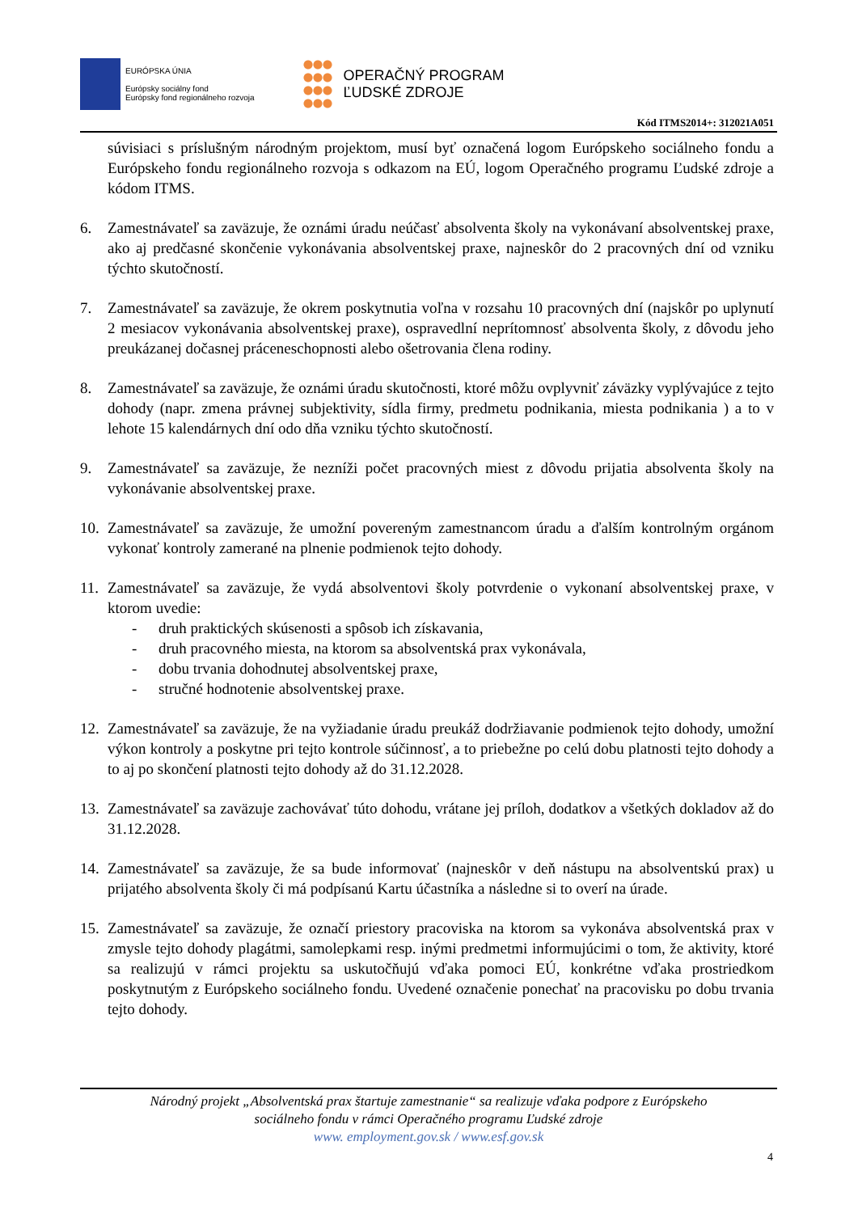EURÓPSKA ÚNIA
Európsky sociálny fond
Európsky fond regionálneho rozvoja
OPERAČNÝ PROGRAM
ĽUDSKÉ ZDROJE
Kód ITMS2014+: 312021A051
súvisiaci s príslušným národným projektom, musí byť označená logom Európskeho sociálneho fondu a Európskeho fondu regionálneho rozvoja s odkazom na EÚ, logom Operačného programu Ľudské zdroje a kódom ITMS.
6. Zamestnávateľ sa zaväzuje, že oznámi úradu neúčasť absolventa školy na vykonávaní absolventskej praxe, ako aj predčasné skončenie vykonávania absolventskej praxe, najneskôr do 2 pracovných dní od vzniku týchto skutočností.
7. Zamestnávateľ sa zaväzuje, že okrem poskytnutia voľna v rozsahu 10 pracovných dní (najskôr po uplynutí 2 mesiacov vykonávania absolventskej praxe), ospravedlní neprítomnosť absolventa školy, z dôvodu jeho preukázanej dočasnej práceneschopnosti alebo ošetrovania člena rodiny.
8. Zamestnávateľ sa zaväzuje, že oznámi úradu skutočnosti, ktoré môžu ovplyvniť záväzky vyplývajúce z tejto dohody (napr. zmena právnej subjektivity, sídla firmy, predmetu podnikania, miesta podnikania ) a to v lehote 15 kalendárnych dní odo dňa vzniku týchto skutočností.
9. Zamestnávateľ sa zaväzuje, že nezníži počet pracovných miest z dôvodu prijatia absolventa školy na vykonávanie absolventskej praxe.
10.
Zamestnávateľ sa zaväzuje, že umožní povereným zamestnancom úradu a ďalším kontrolným orgánom vykonať kontroly zamerané na plnenie podmienok tejto dohody.
11.
Zamestnávateľ sa zaväzuje, že vydá absolventovi školy potvrdenie o vykonaní absolventskej praxe, v ktorom uvedie:
- druh praktických skúsenosti a spôsob ich získavania,
- druh pracovného miesta, na ktorom sa absolventská prax vykonávala,
- dobu trvania dohodnutej absolventskej praxe,
- stručné hodnotenie absolventskej praxe.
12.
Zamestnávateľ sa zaväzuje, že na vyžiadanie úradu preukáž dodržiavanie podmienok tejto dohody, umožní výkon kontroly a poskytne pri tejto kontrole súčinnosť, a to priebežne po celú dobu platnosti tejto dohody a to aj po skončení platnosti tejto dohody až do 31.12.2028.
13.
Zamestnávateľ sa zaväzuje zachovávať túto dohodu, vrátane jej príloh, dodatkov a všetkých dokladov až do 31.12.2028.
14.
Zamestnávateľ sa zaväzuje, že sa bude informovať (najneskôr v deň nástupu na absolventskú prax) u prijatého absolventa školy či má podpísanú Kartu účastníka a následne si to overí na úrade.
15.
Zamestnávateľ sa zaväzuje, že označí priestory pracoviska na ktorom sa vykonáva absolventská prax v zmysle tejto dohody plagátmi, samolepkami resp. inými predmetmi informujúcimi o tom, že aktivity, ktoré sa realizujú v rámci projektu sa uskutočňujú vďaka pomoci EÚ, konkrétne vďaka prostriedkom poskytnutým z Európskeho sociálneho fondu. Uvedené označenie ponechať na pracovisku po dobu trvania tejto dohody.
Národný projekt „Absolventská prax štartuje zamestnanie“ sa realizuje vďaka podpore z Európskeho
sociálneho fondu v rámci Operačného programu Ľudské zdroje
www. employment.gov.sk / www.esf.gov.sk
4